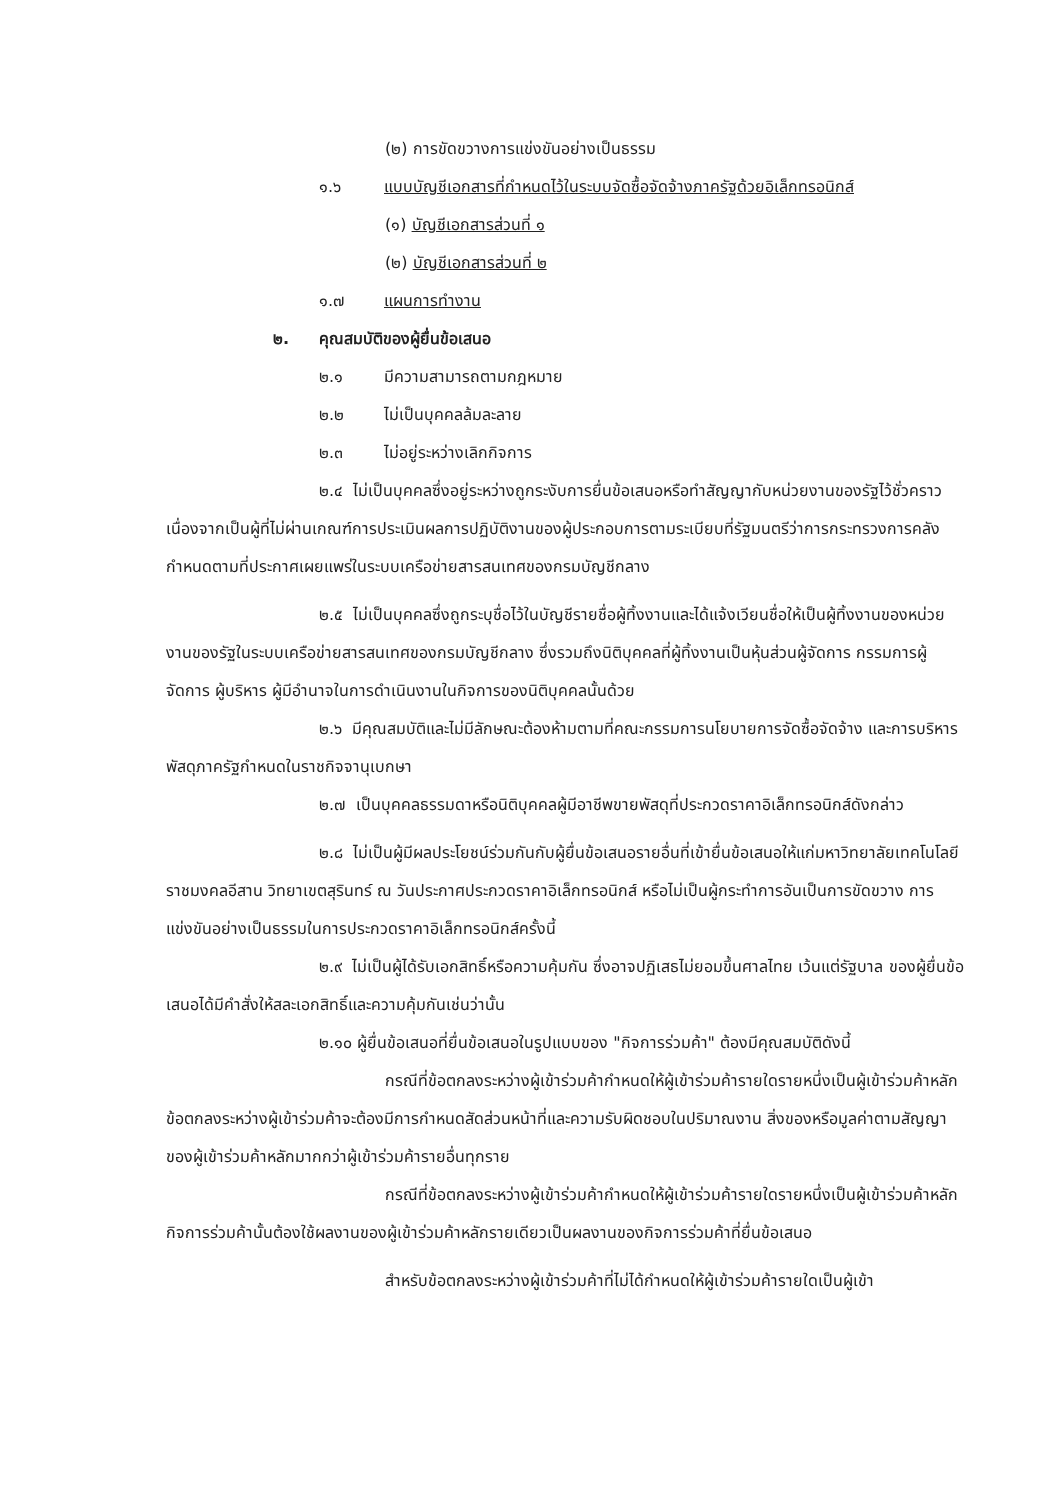(๒) การขัดขวางการแข่งขันอย่างเป็นธรรม
๑.๖ แบบบัญชีเอกสารที่กำหนดไว้ในระบบจัดซื้อจัดจ้างภาครัฐด้วยอิเล็กทรอนิกส์
(๑) บัญชีเอกสารส่วนที่ ๑
(๒) บัญชีเอกสารส่วนที่ ๒
๑.๗ แผนการทำงาน
๒. คุณสมบัติของผู้ยื่นข้อเสนอ
๒.๑ มีความสามารถตามกฎหมาย
๒.๒ ไม่เป็นบุคคลล้มละลาย
๒.๓ ไม่อยู่ระหว่างเลิกกิจการ
๒.๔ ไม่เป็นบุคคลซึ่งอยู่ระหว่างถูกระงับการยื่นข้อเสนอหรือทำสัญญากับหน่วยงานของรัฐไว้ชั่วคราว เนื่องจากเป็นผู้ที่ไม่ผ่านเกณฑ์การประเมินผลการปฏิบัติงานของผู้ประกอบการตามระเบียบที่รัฐมนตรีว่าการกระทรวงการคลังกำหนดตามที่ประกาศเผยแพร่ในระบบเครือข่ายสารสนเทศของกรมบัญชีกลาง
๒.๕ ไม่เป็นบุคคลซึ่งถูกระบุชื่อไว้ในบัญชีรายชื่อผู้ทิ้งงานและได้แจ้งเวียนชื่อให้เป็นผู้ทิ้งงานของหน่วยงานของรัฐในระบบเครือข่ายสารสนเทศของกรมบัญชีกลาง ซึ่งรวมถึงนิติบุคคลที่ผู้ทิ้งงานเป็นหุ้นส่วนผู้จัดการ กรรมการผู้จัดการ ผู้บริหาร ผู้มีอำนาจในการดำเนินงานในกิจการของนิติบุคคลนั้นด้วย
๒.๖ มีคุณสมบัติและไม่มีลักษณะต้องห้ามตามที่คณะกรรมการนโยบายการจัดซื้อจัดจ้าง และการบริหารพัสดุภาครัฐกำหนดในราชกิจจานุเบกษา
๒.๗ เป็นบุคคลธรรมดาหรือนิติบุคคลผู้มีอาชีพขายพัสดุที่ประกวดราคาอิเล็กทรอนิกส์ดังกล่าว
๒.๘ ไม่เป็นผู้มีผลประโยชน์ร่วมกันกับผู้ยื่นข้อเสนอรายอื่นที่เข้ายื่นข้อเสนอให้แก่มหาวิทยาลัยเทคโนโลยีราชมงคลอีสาน วิทยาเขตสุรินทร์ ณ วันประกาศประกวดราคาอิเล็กทรอนิกส์ หรือไม่เป็นผู้กระทำการอันเป็นการขัดขวาง การแข่งขันอย่างเป็นธรรมในการประกวดราคาอิเล็กทรอนิกส์ครั้งนี้
๒.๙ ไม่เป็นผู้ได้รับเอกสิทธิ์หรือความคุ้มกัน ซึ่งอาจปฏิเสธไม่ยอมขึ้นศาลไทย เว้นแต่รัฐบาล ของผู้ยื่นข้อเสนอได้มีคำสั่งให้สละเอกสิทธิ์และความคุ้มกันเช่นว่านั้น
๒.๑๐ ผู้ยื่นข้อเสนอที่ยื่นข้อเสนอในรูปแบบของ "กิจการร่วมค้า" ต้องมีคุณสมบัติดังนี้
กรณีที่ข้อตกลงระหว่างผู้เข้าร่วมค้ากำหนดให้ผู้เข้าร่วมค้ารายใดรายหนึ่งเป็นผู้เข้าร่วมค้าหลัก ข้อตกลงระหว่างผู้เข้าร่วมค้าจะต้องมีการกำหนดสัดส่วนหน้าที่และความรับผิดชอบในปริมาณงาน สิ่งของหรือมูลค่าตามสัญญาของผู้เข้าร่วมค้าหลักมากกว่าผู้เข้าร่วมค้ารายอื่นทุกราย
กรณีที่ข้อตกลงระหว่างผู้เข้าร่วมค้ากำหนดให้ผู้เข้าร่วมค้ารายใดรายหนึ่งเป็นผู้เข้าร่วมค้าหลัก กิจการร่วมค้านั้นต้องใช้ผลงานของผู้เข้าร่วมค้าหลักรายเดียวเป็นผลงานของกิจการร่วมค้าที่ยื่นข้อเสนอ
สำหรับข้อตกลงระหว่างผู้เข้าร่วมค้าที่ไม่ได้กำหนดให้ผู้เข้าร่วมค้ารายใดเป็นผู้เข้า